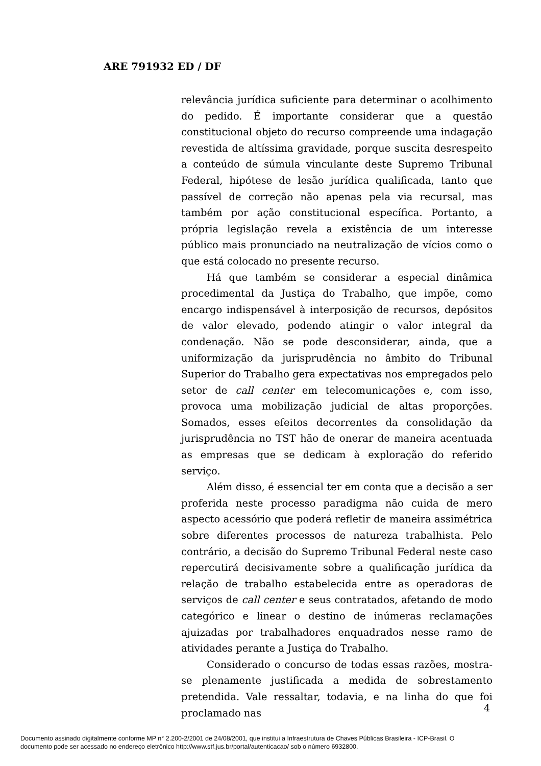ARE 791932 ED / DF
relevância jurídica suficiente para determinar o acolhimento do pedido. É importante considerar que a questão constitucional objeto do recurso compreende uma indagação revestida de altíssima gravidade, porque suscita desrespeito a conteúdo de súmula vinculante deste Supremo Tribunal Federal, hipótese de lesão jurídica qualificada, tanto que passível de correção não apenas pela via recursal, mas também por ação constitucional específica. Portanto, a própria legislação revela a existência de um interesse público mais pronunciado na neutralização de vícios como o que está colocado no presente recurso.
Há que também se considerar a especial dinâmica procedimental da Justiça do Trabalho, que impõe, como encargo indispensável à interposição de recursos, depósitos de valor elevado, podendo atingir o valor integral da condenação. Não se pode desconsiderar, ainda, que a uniformização da jurisprudência no âmbito do Tribunal Superior do Trabalho gera expectativas nos empregados pelo setor de call center em telecomunicações e, com isso, provoca uma mobilização judicial de altas proporções. Somados, esses efeitos decorrentes da consolidação da jurisprudência no TST hão de onerar de maneira acentuada as empresas que se dedicam à exploração do referido serviço.
Além disso, é essencial ter em conta que a decisão a ser proferida neste processo paradigma não cuida de mero aspecto acessório que poderá refletir de maneira assimétrica sobre diferentes processos de natureza trabalhista. Pelo contrário, a decisão do Supremo Tribunal Federal neste caso repercutirá decisivamente sobre a qualificação jurídica da relação de trabalho estabelecida entre as operadoras de serviços de call center e seus contratados, afetando de modo categórico e linear o destino de inúmeras reclamações ajuizadas por trabalhadores enquadrados nesse ramo de atividades perante a Justiça do Trabalho.
Considerado o concurso de todas essas razões, mostra-se plenamente justificada a medida de sobrestamento pretendida. Vale ressaltar, todavia, e na linha do que foi proclamado nas
4
Documento assinado digitalmente conforme MP n° 2.200-2/2001 de 24/08/2001, que institui a Infraestrutura de Chaves Públicas Brasileira - ICP-Brasil. O
documento pode ser acessado no endereço eletrônico http://www.stf.jus.br/portal/autenticacao/ sob o número 6932800.